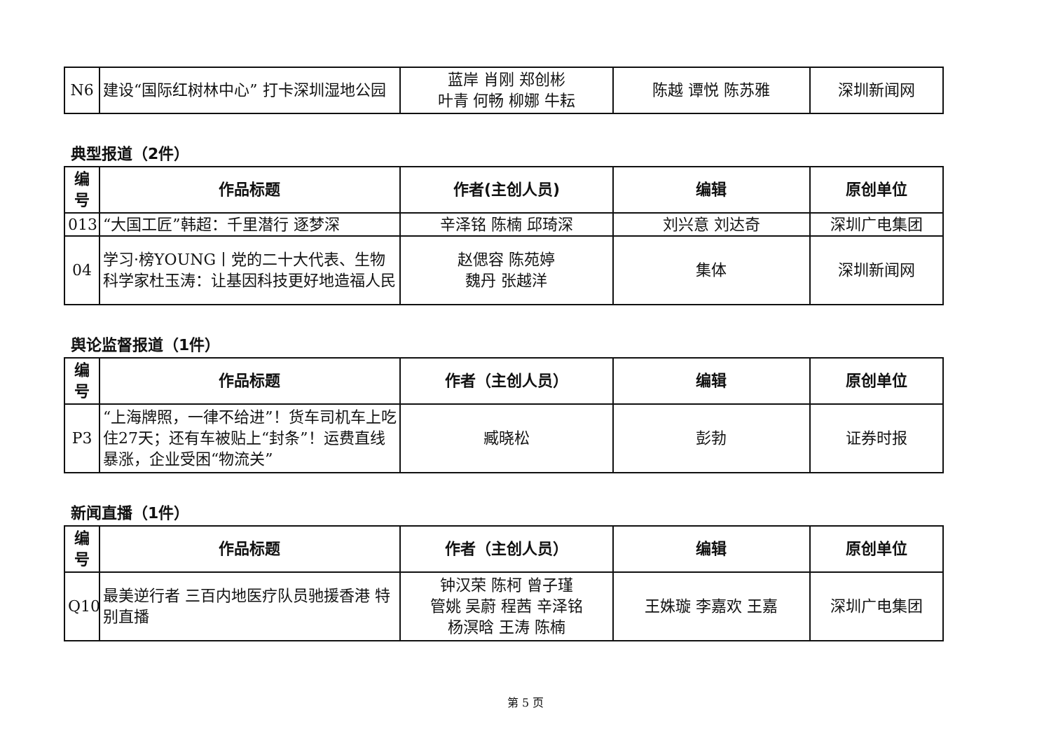| N6 | 建设“国际红树林中心” 打卡深圳湿地公园 | 蓝岸 肖刚 郑创彬 叶青 何畅 柳娜 牛耘 | 陈越 谭悦 陈苏雅 | 深圳新闻网 |
典型报道（2件）
| 编 号 | 作品标题 | 作者(主创人员) | 编辑 | 原创单位 |
| --- | --- | --- | --- | --- |
| 013 | “大国工匠”韩超：千里潜行 逐梦深 | 辛泽铭 陈楠 邱琦深 | 刘兴意 刘达奇 | 深圳广电集团 |
| 04 | 学习·榜YOUNG丨党的二十大代表、生物科学家杜玉涛：让基因科技更好地造福人民 | 赵偲容 陈苑婷 魏丹 张越洋 | 集体 | 深圳新闻网 |
舆论监督报道（1件）
| 编 号 | 作品标题 | 作者（主创人员） | 编辑 | 原创单位 |
| --- | --- | --- | --- | --- |
| P3 | “上海牌照，一律不给进”！货车司机车上吃住27天；还有车被贴上“封条”！运费直线暴涨，企业受困“物流关” | 臧晓松 | 彭勃 | 证券时报 |
新闻直播（1件）
| 编 号 | 作品标题 | 作者（主创人员） | 编辑 | 原创单位 |
| --- | --- | --- | --- | --- |
| Q10 | 最美逆行者 三百内地医疗队员驰援香港 特别直播 | 钟汉荣 陈柯 曾子瑾 管姚 吴蔚 程茜 辛泽铭 杨溟晗 王涛 陈楠 | 王姝璇 李嘉欢 王嘉 | 深圳广电集团 |
第 5 页